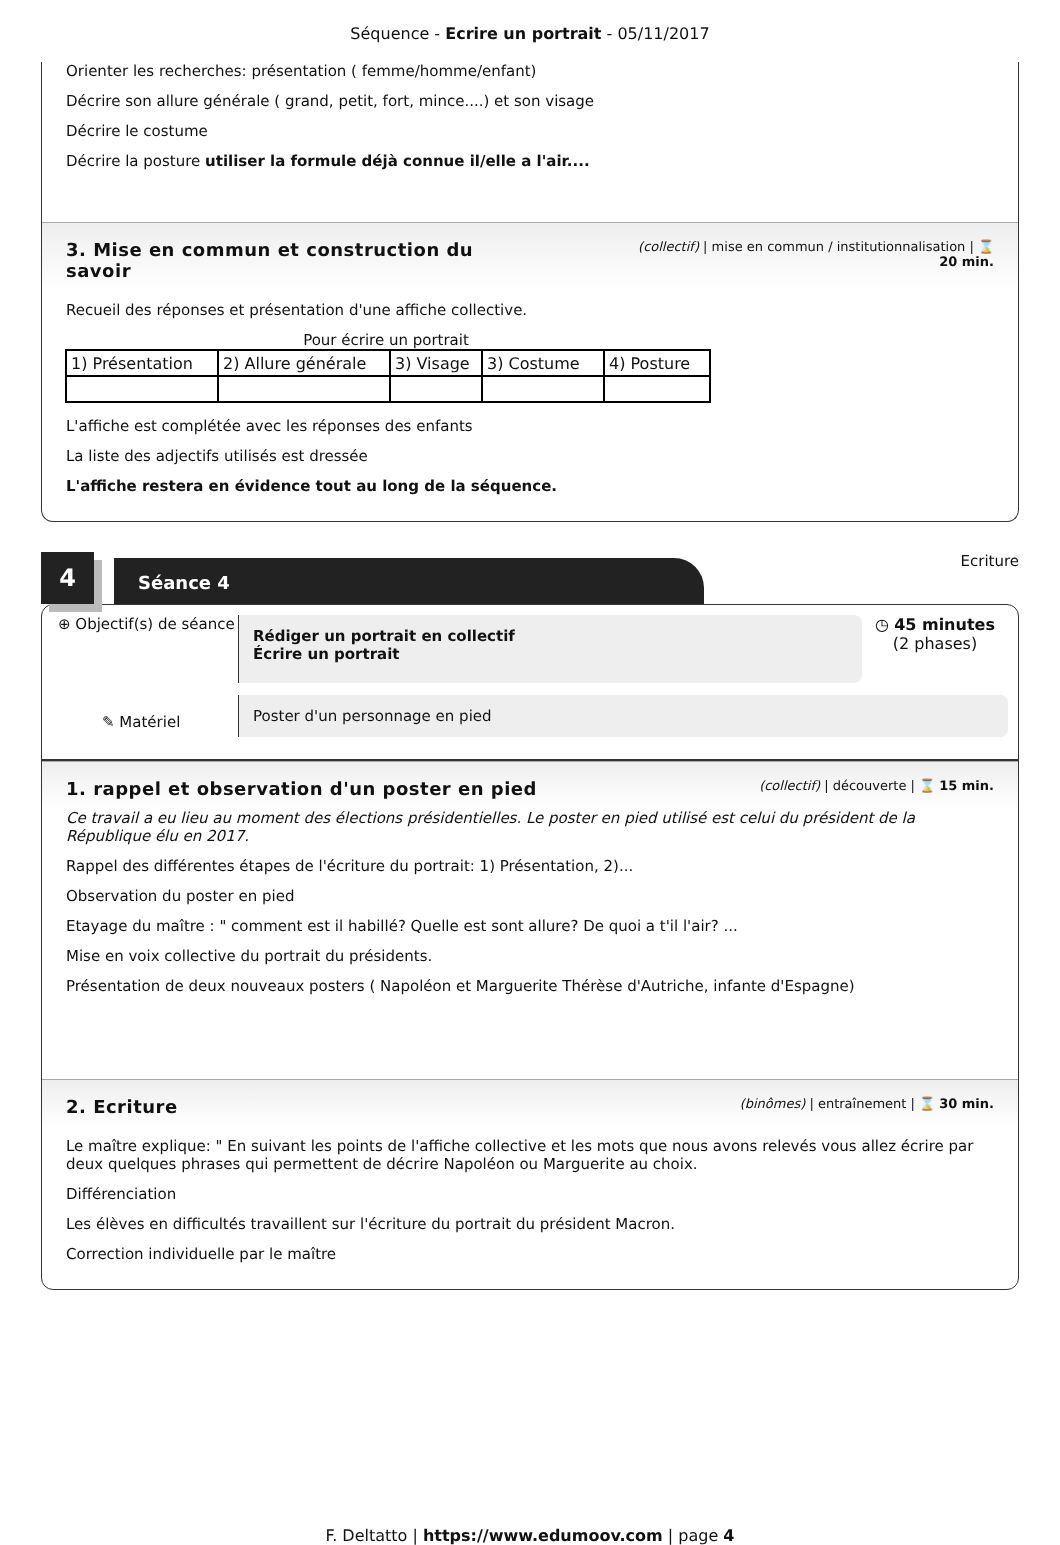Séquence - Ecrire un portrait - 05/11/2017
Orienter les recherches: présentation ( femme/homme/enfant)
Décrire son allure générale ( grand, petit, fort, mince....) et son visage
Décrire le costume
Décrire la posture utiliser la formule déjà connue il/elle a l'air....
3. Mise en commun et construction du
savoir
(collectif) | mise en commun / institutionnalisation | ⌛
20 min.
Recueil des réponses et présentation d'une affiche collective.
Pour écrire un portrait
| 1) Présentation | 2) Allure générale | 3) Visage | 3) Costume | 4) Posture |
L'affiche est complétée avec les réponses des enfants
La liste des adjectifs utilisés est dressée
L'affiche restera en évidence tout au long de la séquence.
4
Séance 4
Ecriture
⊕ Objectif(s) de séance
✎ Matériel
Rédiger un portrait en collectif
Écrire un portrait
◷ 45 minutes
(2 phases)
Poster d'un personnage en pied
1. rappel et observation d'un poster en pied
(collectif) | découverte | ⌛ 15 min.
Ce travail a eu lieu au moment des élections présidentielles. Le poster en pied utilisé est celui du président de la République élu en 2017.
Rappel des différentes étapes de l'écriture du portrait: 1) Présentation, 2)...
Observation du poster en pied
Etayage du maître : " comment est il habillé? Quelle est sont allure? De quoi a t'il l'air? ...
Mise en voix collective du portrait du présidents.
Présentation de deux nouveaux posters ( Napoléon et Marguerite Thérèse d'Autriche, infante d'Espagne)
2. Ecriture
(binômes) | entraînement | ⌛ 30 min.
Le maître explique: " En suivant les points de l'affiche collective et les mots que nous avons relevés vous allez écrire par deux quelques phrases qui permettent de décrire Napoléon ou Marguerite au choix.
Différenciation
Les élèves en difficultés travaillent sur l'écriture du portrait du président Macron.
Correction individuelle par le maître
F. Deltatto | https://www.edumoov.com | page 4